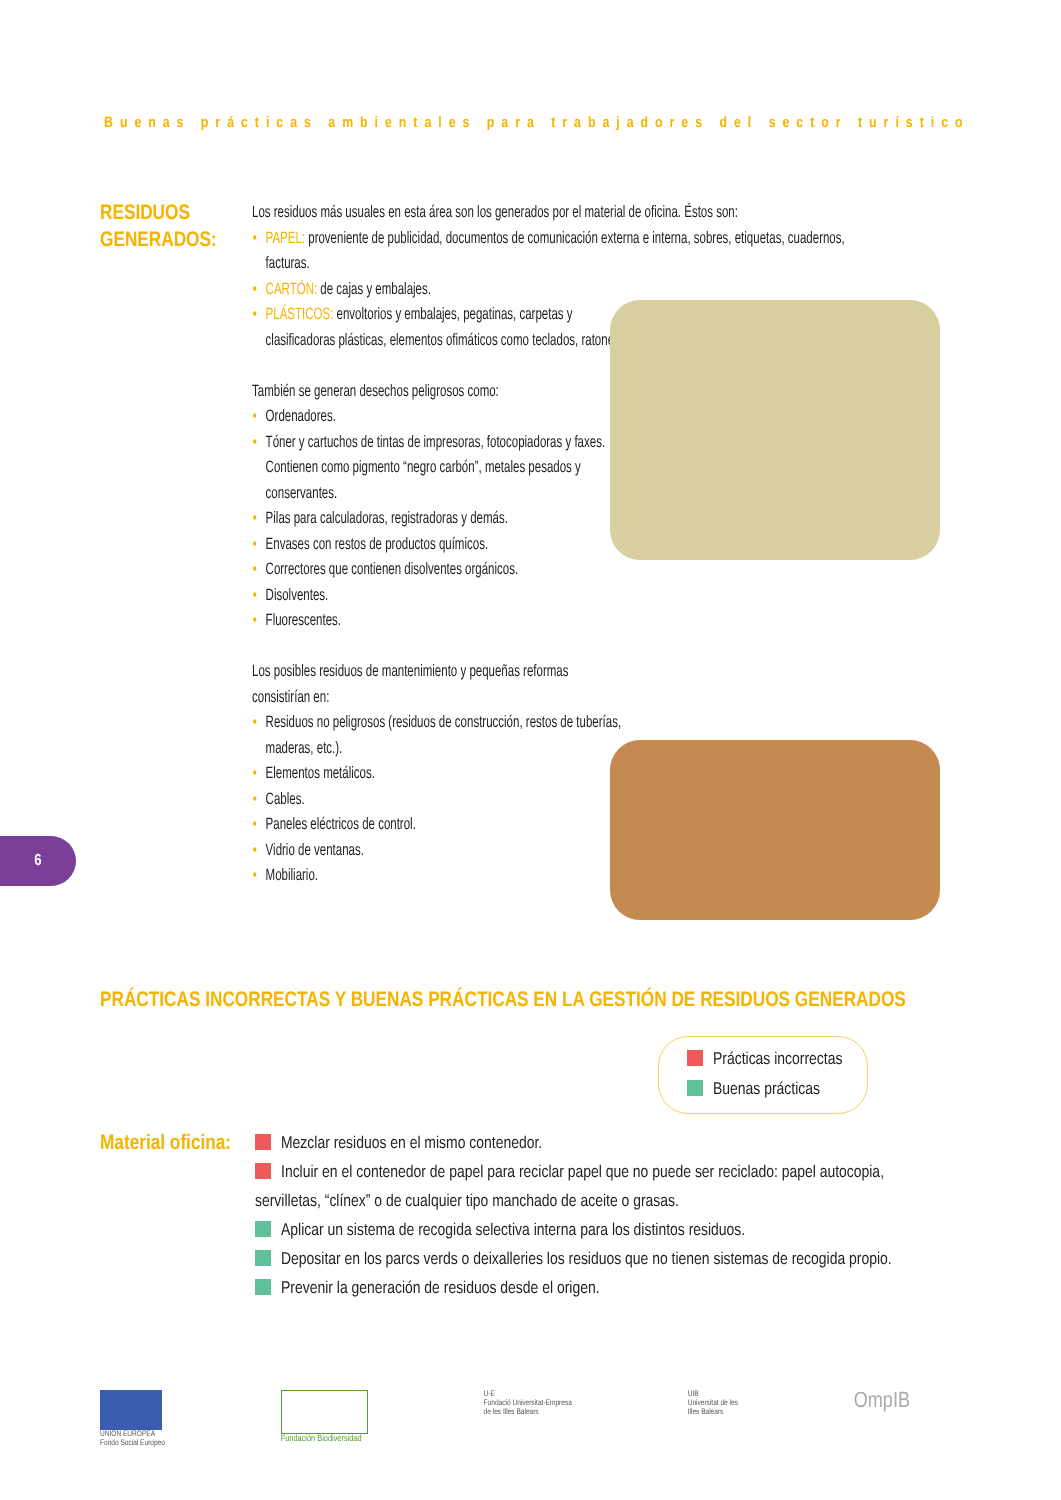Buenas prácticas ambientales para trabajadores del sector turístico
RESIDUOS
GENERADOS:
Los residuos más usuales en esta área son los generados por el material de oficina. Éstos son:
• PAPEL: proveniente de publicidad, documentos de comunicación externa e interna, sobres, etiquetas, cuadernos, facturas.
• CARTÓN: de cajas y embalajes.
• PLÁSTICOS: envoltorios y embalajes, pegatinas, carpetas y clasificadoras plásticas, elementos ofimáticos como teclados, ratones.
También se generan desechos peligrosos como:
• Ordenadores.
• Tóner y cartuchos de tintas de impresoras, fotocopiadoras y faxes. Contienen como pigmento “negro carbón”, metales pesados y conservantes.
• Pilas para calculadoras, registradoras y demás.
• Envases con restos de productos químicos.
• Correctores que contienen disolventes orgánicos.
• Disolventes.
• Fluorescentes.
Los posibles residuos de mantenimiento y pequeñas reformas consistirían en:
• Residuos no peligrosos (residuos de construcción, restos de tuberías, maderas, etc.).
• Elementos metálicos.
• Cables.
• Paneles eléctricos de control.
• Vidrio de ventanas.
• Mobiliario.
6
PRÁCTICAS INCORRECTAS Y BUENAS PRÁCTICAS EN LA GESTIÓN DE RESIDUOS GENERADOS
Prácticas incorrectas
Buenas prácticas
Material oficina:
Mezclar residuos en el mismo contenedor.
Incluir en el contenedor de papel para reciclar papel que no puede ser reciclado: papel autocopia, servilletas, “clínex” o de cualquier tipo manchado de aceite o grasas.
Aplicar un sistema de recogida selectiva interna para los distintos residuos.
Depositar en los parcs verds o deixalleries los residuos que no tienen sistemas de recogida propio.
Prevenir la generación de residuos desde el origen.
UNIÓN EUROPEA
Fondo Social Europeo
Fundación Biodiversidad U-E
Fundació Universitat-Empresa
de les Illes Balears
UIB
Universitat de les
Illes Balears
OmpIB